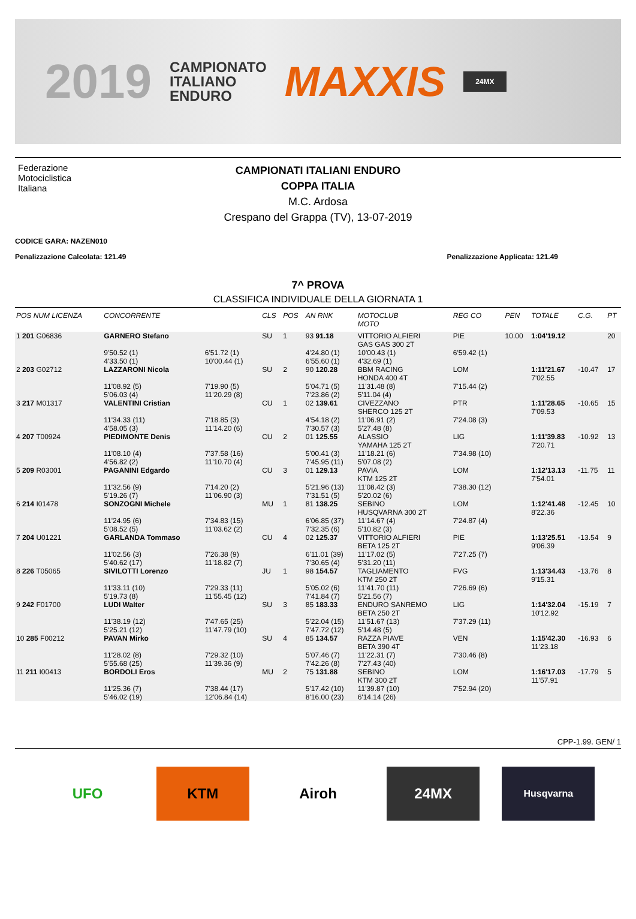2019 CAMPIONATO
ITALIANO
ENDURO MAXXIS 24MX
Federazione
Motociclistica
Italiana
CAMPIONATI ITALIANI ENDURO
COPPA ITALIA
M.C. Ardosa
Crespano del Grappa (TV), 13-07-2019
CODICE GARA: NAZEN010
Penalizzazione Calcolata: 121.49 Penalizzazione Applicata: 121.49
7^ PROVA
CLASSIFICA INDIVIDUALE DELLA GIORNATA 1
| POS NUM LICENZA | CONCORRENTE | | CLS | POS | AN RNK | MOTOCLUB MOTO | | REG CO | PEN | TOTALE | C.G. | PT |
| --- | --- | --- | --- | --- | --- | --- | --- | --- | --- | --- | --- | --- |
| 1 201 G06836 | GARNERO Stefano | | SU | 1 | 93 91.18 | VITTORIO ALFIERI GAS GAS 300 2T | | PIE | 10.00 | 1:04'19.12 | | 20 |
| | 9'50.52 (1) 4'33.50 (1) | 6'51.72 (1) 10'00.44 (1) | | | 4'24.80 (1) 6'55.60 (1) | 10'00.43 (1) 4'32.69 (1) | | 6'59.42 (1) | | | | |
| 2 203 G02712 | LAZZARONI Nicola | | SU | 2 | 90 120.28 | BBM RACING HONDA 400 4T | | LOM | | 1:11'21.67 7'02.55 | -10.47 | 17 |
| | 11'08.92 (5) 5'06.03 (4) | 7'19.90 (5) 11'20.29 (8) | | | 5'04.71 (5) 7'23.86 (2) | 11'31.48 (8) 5'11.04 (4) | | 7'15.44 (2) | | | | |
| 3 217 M01317 | VALENTINI Cristian | | CU | 1 | 02 139.61 | CIVEZZANO SHERCO 125 2T | | PTR | | 1:11'28.65 7'09.53 | -10.65 | 15 |
| | 11'34.33 (11) 4'58.05 (3) | 7'18.85 (3) 11'14.20 (6) | | | 4'54.18 (2) 7'30.57 (3) | 11'06.91 (2) 5'27.48 (8) | | 7'24.08 (3) | | | | |
| 4 207 T00924 | PIEDIMONTE Denis | | CU | 2 | 01 125.55 | ALASSIO YAMAHA 125 2T | | LIG | | 1:11'39.83 7'20.71 | -10.92 | 13 |
| | 11'08.10 (4) 4'56.82 (2) | 7'37.58 (16) 11'10.70 (4) | | | 5'00.41 (3) 7'45.95 (11) | 11'18.21 (6) 5'07.08 (2) | | 7'34.98 (10) | | | | |
| 5 209 R03001 | PAGANINI Edgardo | | CU | 3 | 01 129.13 | PAVIA KTM 125 2T | | LOM | | 1:12'13.13 7'54.01 | -11.75 | 11 |
| | 11'32.56 (9) 5'19.26 (7) | 7'14.20 (2) 11'06.90 (3) | | | 5'21.96 (13) 7'31.51 (5) | 11'08.42 (3) 5'20.02 (6) | | 7'38.30 (12) | | | | |
| 6 214 I01478 | SONZOGNI Michele | | MU | 1 | 81 138.25 | SEBINO HUSQVARNA 300 2T | | LOM | | 1:12'41.48 8'22.36 | -12.45 | 10 |
| | 11'24.95 (6) 5'08.52 (5) | 7'34.83 (15) 11'03.62 (2) | | | 6'06.85 (37) 7'32.35 (6) | 11'14.67 (4) 5'10.82 (3) | | 7'24.87 (4) | | | | |
| 7 204 U01221 | GARLANDA Tommaso | | CU | 4 | 02 125.37 | VITTORIO ALFIERI BETA 125 2T | | PIE | | 1:13'25.51 9'06.39 | -13.54 | 9 |
| | 11'02.56 (3) 5'40.62 (17) | 7'26.38 (9) 11'18.82 (7) | | | 6'11.01 (39) 7'30.65 (4) | 11'17.02 (5) 5'31.20 (11) | | 7'27.25 (7) | | | | |
| 8 226 T05065 | SIVILOTTI Lorenzo | | JU | 1 | 98 154.57 | TAGLIAMENTO KTM 250 2T | | FVG | | 1:13'34.43 9'15.31 | -13.76 | 8 |
| | 11'33.11 (10) 5'19.73 (8) | 7'29.33 (11) 11'55.45 (12) | | | 5'05.02 (6) 7'41.84 (7) | 11'41.70 (11) 5'21.56 (7) | | 7'26.69 (6) | | | | |
| 9 242 F01700 | LUDI Walter | | SU | 3 | 85 183.33 | ENDURO SANREMO BETA 250 2T | | LIG | | 1:14'32.04 10'12.92 | -15.19 | 7 |
| | 11'38.19 (12) 5'25.21 (12) | 7'47.65 (25) 11'47.79 (10) | | | 5'22.04 (15) 7'47.72 (12) | 11'51.67 (13) 5'14.48 (5) | | 7'37.29 (11) | | | | |
| 10 285 F00212 | PAVAN Mirko | | SU | 4 | 85 134.57 | RAZZA PIAVE BETA 390 4T | | VEN | | 1:15'42.30 11'23.18 | -16.93 | 6 |
| | 11'28.02 (8) 5'55.68 (25) | 7'29.32 (10) 11'39.36 (9) | | | 5'07.46 (7) 7'42.26 (8) | 11'22.31 (7) 7'27.43 (40) | | 7'30.46 (8) | | | | |
| 11 211 I00413 | BORDOLI Eros | | MU | 2 | 75 131.88 | SEBINO KTM 300 2T | | LOM | | 1:16'17.03 11'57.91 | -17.79 | 5 |
| | 11'25.36 (7) 5'46.02 (19) | 7'38.44 (17) 12'06.84 (14) | | | 5'17.42 (10) 8'16.00 (23) | 11'39.87 (10) 6'14.14 (26) | | 7'52.94 (20) | | | | |
CPP-1.99. GEN/ 1
UFO KTM Airoh 24MX
Husqvarna